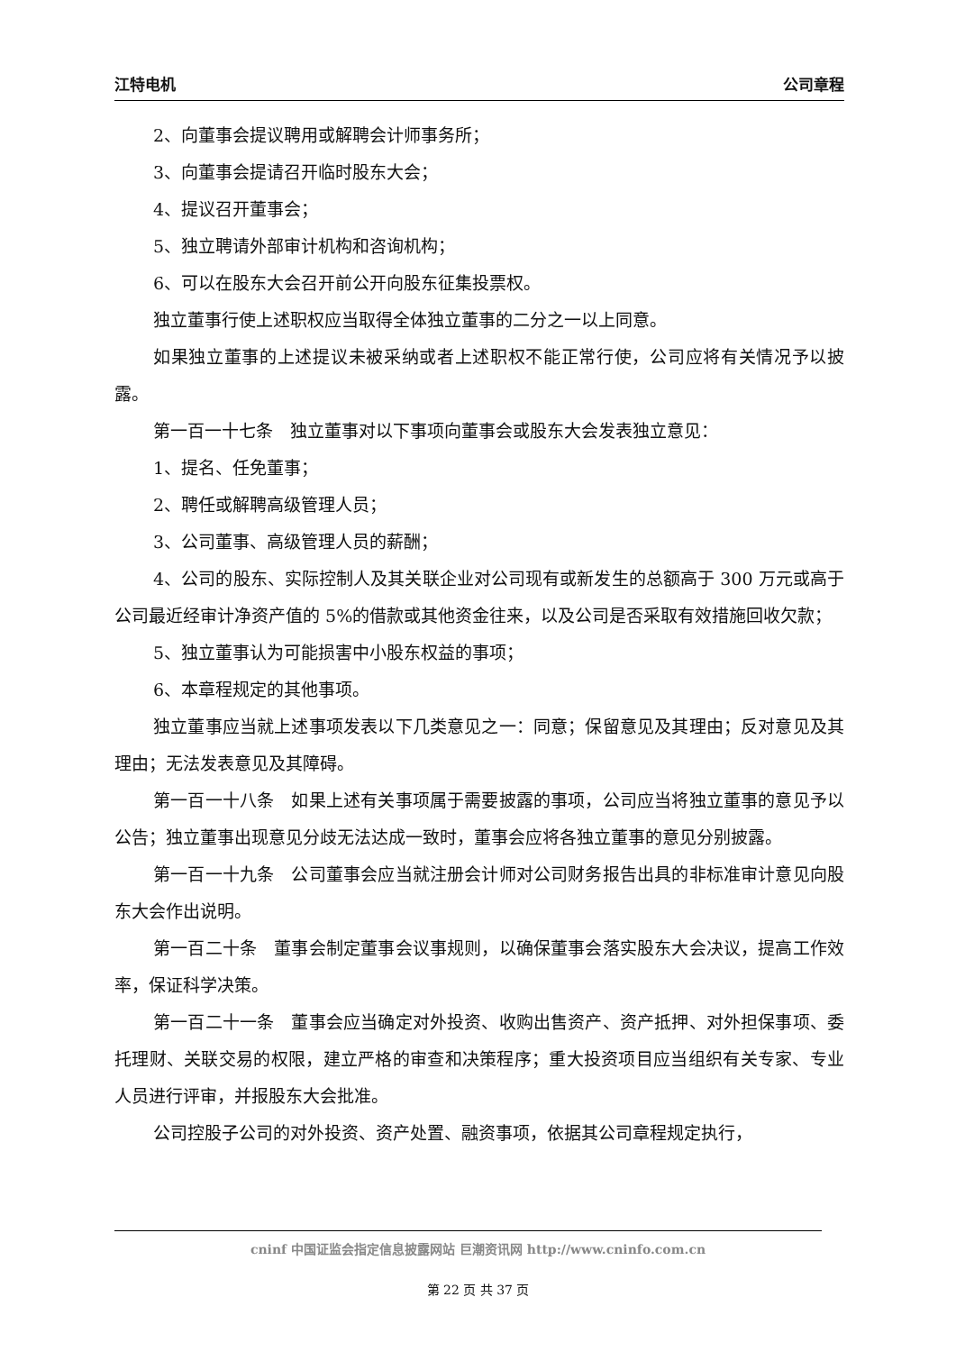江特电机 公司章程
2、向董事会提议聘用或解聘会计师事务所；
3、向董事会提请召开临时股东大会；
4、提议召开董事会；
5、独立聘请外部审计机构和咨询机构；
6、可以在股东大会召开前公开向股东征集投票权。
独立董事行使上述职权应当取得全体独立董事的二分之一以上同意。
如果独立董事的上述提议未被采纳或者上述职权不能正常行使，公司应将有关情况予以披露。
第一百一十七条　独立董事对以下事项向董事会或股东大会发表独立意见：
1、提名、任免董事；
2、聘任或解聘高级管理人员；
3、公司董事、高级管理人员的薪酬；
4、公司的股东、实际控制人及其关联企业对公司现有或新发生的总额高于 300 万元或高于公司最近经审计净资产值的 5%的借款或其他资金往来，以及公司是否采取有效措施回收欠款；
5、独立董事认为可能损害中小股东权益的事项；
6、本章程规定的其他事项。
独立董事应当就上述事项发表以下几类意见之一：同意；保留意见及其理由；反对意见及其理由；无法发表意见及其障碍。
第一百一十八条　如果上述有关事项属于需要披露的事项，公司应当将独立董事的意见予以公告；独立董事出现意见分歧无法达成一致时，董事会应将各独立董事的意见分别披露。
第一百一十九条　公司董事会应当就注册会计师对公司财务报告出具的非标准审计意见向股东大会作出说明。
第一百二十条　董事会制定董事会议事规则，以确保董事会落实股东大会决议，提高工作效率，保证科学决策。
第一百二十一条　董事会应当确定对外投资、收购出售资产、资产抵押、对外担保事项、委托理财、关联交易的权限，建立严格的审查和决策程序；重大投资项目应当组织有关专家、专业人员进行评审，并报股东大会批准。
公司控股子公司的对外投资、资产处置、融资事项，依据其公司章程规定执行，
cninf 中国证监会指定信息披露网站 巨潮资讯网 http://www.cninfo.com.cn
第 22 页 共 37 页